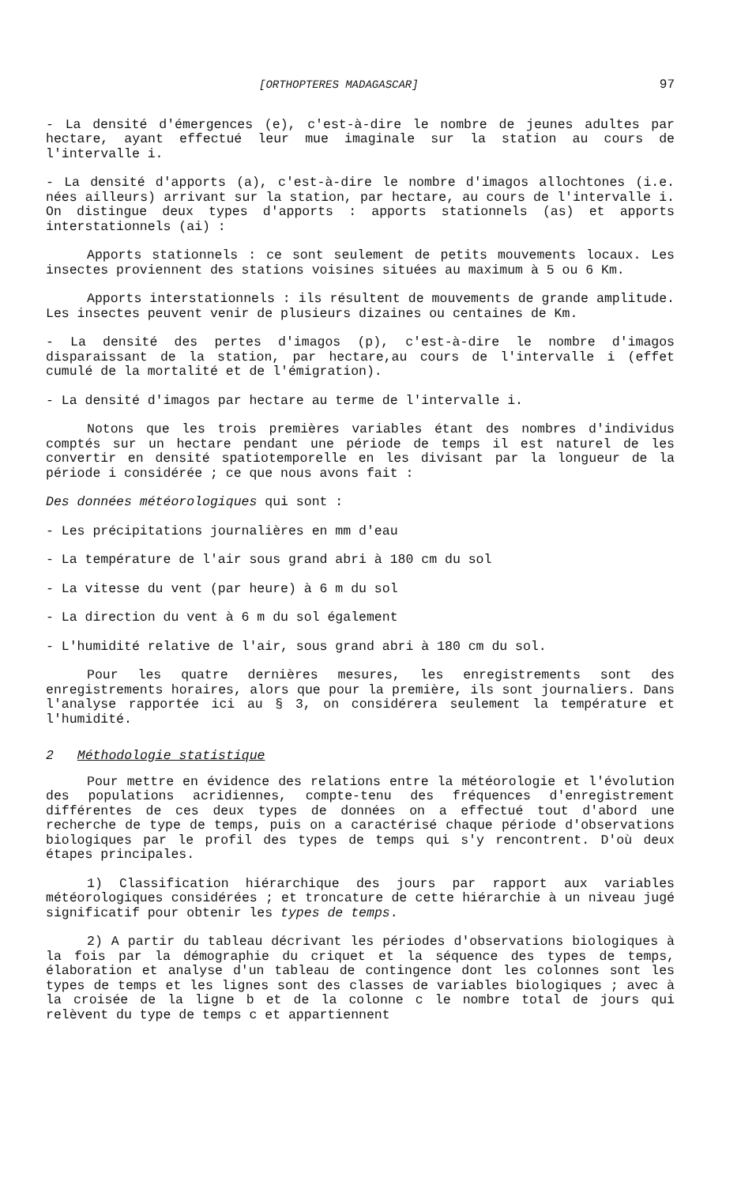[ORTHOPTERES MADAGASCAR] 97
- La densité d'émergences (e), c'est-à-dire le nombre de jeunes adultes par hectare, ayant effectué leur mue imaginale sur la station au cours de l'intervalle i.
- La densité d'apports (a), c'est-à-dire le nombre d'imagos allochtones (i.e. nées ailleurs) arrivant sur la station, par hectare, au cours de l'intervalle i. On distingue deux types d'apports : apports stationnels (as) et apports interstationnels (ai) :
Apports stationnels : ce sont seulement de petits mouvements locaux. Les insectes proviennent des stations voisines situées au maximum à 5 ou 6 Km.
Apports interstationnels : ils résultent de mouvements de grande amplitude. Les insectes peuvent venir de plusieurs dizaines ou centaines de Km.
- La densité des pertes d'imagos (p), c'est-à-dire le nombre d'imagos disparaissant de la station, par hectare,au cours de l'intervalle i (effet cumulé de la mortalité et de l'émigration).
- La densité d'imagos par hectare au terme de l'intervalle i.
Notons que les trois premières variables étant des nombres d'individus comptés sur un hectare pendant une période de temps il est naturel de les convertir en densité spatiotemporelle en les divisant par la longueur de la période i considérée ; ce que nous avons fait :
Des données météorologiques qui sont :
- Les précipitations journalières en mm d'eau
- La température de l'air sous grand abri à 180 cm du sol
- La vitesse du vent (par heure) à 6 m du sol
- La direction du vent à 6 m du sol également
- L'humidité relative de l'air, sous grand abri à 180 cm du sol.
Pour les quatre dernières mesures, les enregistrements sont des enregistrements horaires, alors que pour la première, ils sont journaliers. Dans l'analyse rapportée ici au § 3, on considérera seulement la température et l'humidité.
2 Méthodologie statistique
Pour mettre en évidence des relations entre la météorologie et l'évolution des populations acridiennes, compte-tenu des fréquences d'enregistrement différentes de ces deux types de données on a effectué tout d'abord une recherche de type de temps, puis on a caractérisé chaque période d'observations biologiques par le profil des types de temps qui s'y rencontrent. D'où deux étapes principales.
1) Classification hiérarchique des jours par rapport aux variables météorologiques considérées ; et troncature de cette hiérarchie à un niveau jugé significatif pour obtenir les types de temps.
2) A partir du tableau décrivant les périodes d'observations biologiques à la fois par la démographie du criquet et la séquence des types de temps, élaboration et analyse d'un tableau de contingence dont les colonnes sont les types de temps et les lignes sont des classes de variables biologiques ; avec à la croisée de la ligne b et de la colonne c le nombre total de jours qui relèvent du type de temps c et appartiennent